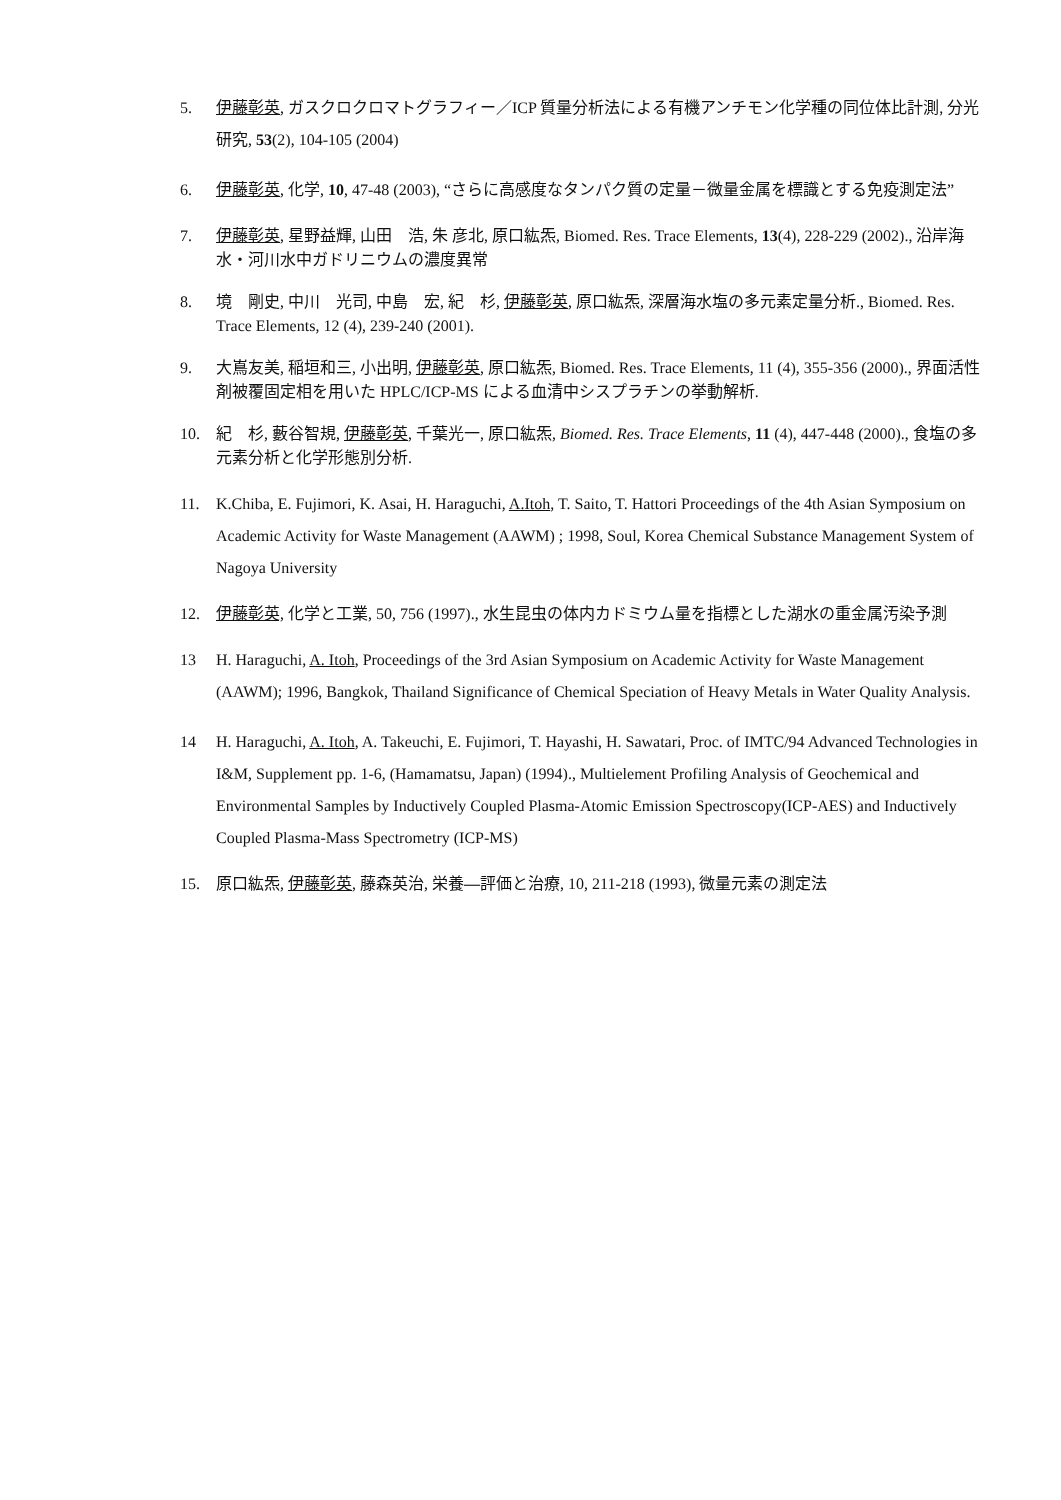5. 伊藤彰英, ガスクロクロマトグラフィー／ICP 質量分析法による有機アンチモン化学種の同位体比計測, 分光研究, 53(2), 104-105 (2004)
6. 伊藤彰英, 化学, 10, 47-48 (2003), “さらに高感度なタンパク質の定量－微量金属を標識とする免疫測定法”
7. 伊藤彰英, 星野益輝, 山田　浩, 朱 彦北, 原口紘炁, Biomed. Res. Trace Elements, 13(4), 228-229 (2002)., 沿岸海水・河川水中ガドリニウムの濃度異常
8. 境　剛史, 中川　光司, 中島　宏, 紀　杉, 伊藤彰英, 原口紘炁, 深層海水塩の多元素定量分析., Biomed. Res. Trace Elements, 12 (4), 239-240 (2001).
9. 大嶌友美, 稲垣和三, 小出明, 伊藤彰英, 原口紘炁, Biomed. Res. Trace Elements, 11 (4), 355-356 (2000)., 界面活性剤被覆固定相を用いた HPLC/ICP-MS による血清中シスプラチンの挙動解析.
10. 紀　杉, 藪谷智規, 伊藤彰英, 千葉光一, 原口紘炁, Biomed. Res. Trace Elements, 11 (4), 447-448 (2000)., 食塩の多元素分析と化学形態別分析.
11. K.Chiba, E. Fujimori, K. Asai, H. Haraguchi, A.Itoh, T. Saito, T. Hattori Proceedings of the 4th Asian Symposium on Academic Activity for Waste Management (AAWM) ; 1998, Soul, Korea Chemical Substance Management System of Nagoya University
12. 伊藤彰英, 化学と工業, 50, 756 (1997)., 水生昆虫の体内カドミウム量を指標とした湖水の重金属汚染予測
13 H. Haraguchi, A. Itoh, Proceedings of the 3rd Asian Symposium on Academic Activity for Waste Management (AAWM); 1996, Bangkok, Thailand Significance of Chemical Speciation of Heavy Metals in Water Quality Analysis.
14 H. Haraguchi, A. Itoh, A. Takeuchi, E. Fujimori, T. Hayashi, H. Sawatari, Proc. of IMTC/94 Advanced Technologies in I&M, Supplement pp. 1-6, (Hamamatsu, Japan) (1994)., Multielement Profiling Analysis of Geochemical and Environmental Samples by Inductively Coupled Plasma-Atomic Emission Spectroscopy(ICP-AES) and Inductively Coupled Plasma-Mass Spectrometry (ICP-MS)
15. 原口紘炁, 伊藤彰英, 藤森英治, 栄養—評価と治療, 10, 211-218 (1993), 微量元素の測定法